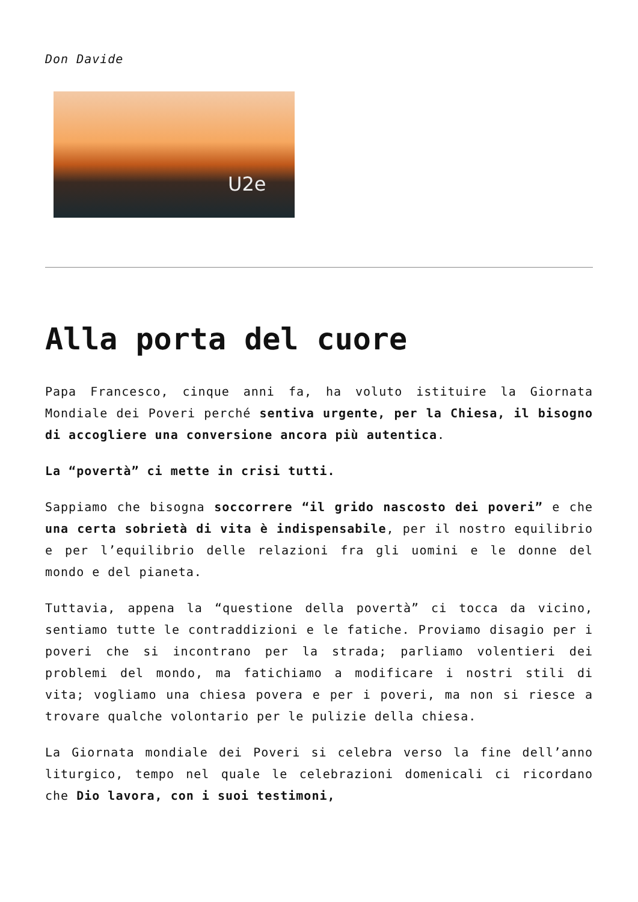Don Davide
U2e
Alla porta del cuore
Papa Francesco, cinque anni fa, ha voluto istituire la Giornata Mondiale dei Poveri perché sentiva urgente, per la Chiesa, il bisogno di accogliere una conversione ancora più autentica.
La “povertà” ci mette in crisi tutti.
Sappiamo che bisogna soccorrere “il grido nascosto dei poveri” e che una certa sobrietà di vita è indispensabile, per il nostro equilibrio e per l’equilibrio delle relazioni fra gli uomini e le donne del mondo e del pianeta.
Tuttavia, appena la “questione della povertà” ci tocca da vicino, sentiamo tutte le contraddizioni e le fatiche. Proviamo disagio per i poveri che si incontrano per la strada; parliamo volentieri dei problemi del mondo, ma fatichiamo a modificare i nostri stili di vita; vogliamo una chiesa povera e per i poveri, ma non si riesce a trovare qualche volontario per le pulizie della chiesa.
La Giornata mondiale dei Poveri si celebra verso la fine dell’anno liturgico, tempo nel quale le celebrazioni domenicali ci ricordano che Dio lavora, con i suoi testimoni,